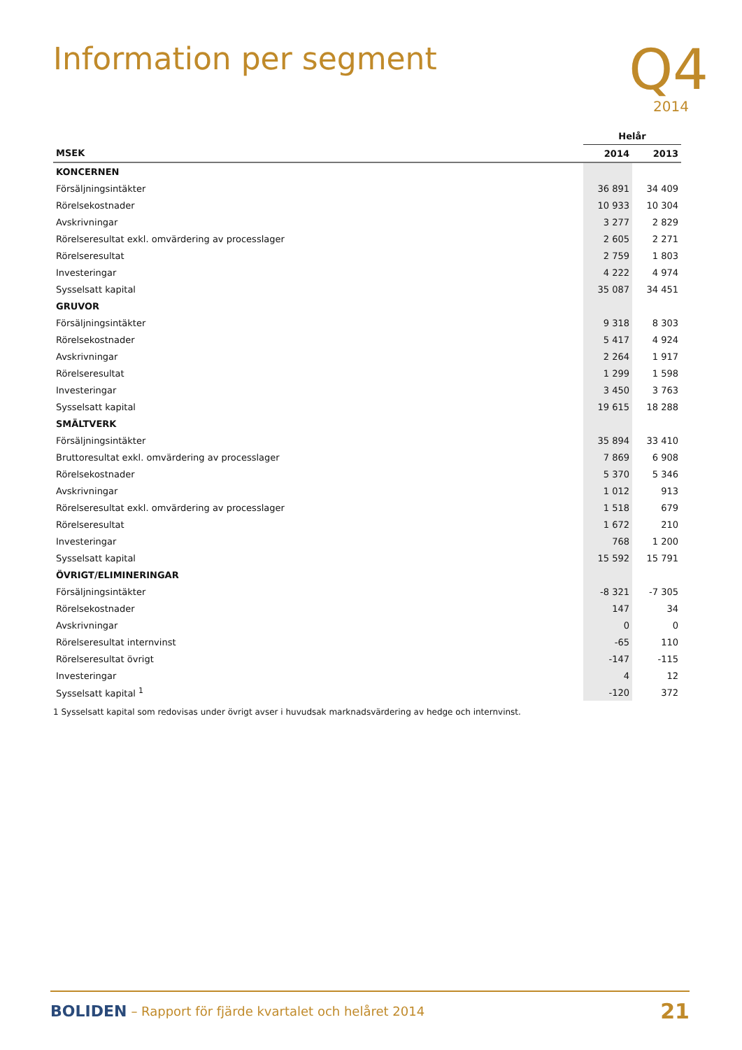Information per segment
Q4
2014
| | Helår | |
| --- | --- | --- |
| MSEK | 2014 | 2013 |
| KONCERNEN | | |
| Försäljningsintäkter | 36 891 | 34 409 |
| Rörelsekostnader | 10 933 | 10 304 |
| Avskrivningar | 3 277 | 2 829 |
| Rörelseresultat exkl. omvärdering av processlager | 2 605 | 2 271 |
| Rörelseresultat | 2 759 | 1 803 |
| Investeringar | 4 222 | 4 974 |
| Sysselsatt kapital | 35 087 | 34 451 |
| GRUVOR | | |
| Försäljningsintäkter | 9 318 | 8 303 |
| Rörelsekostnader | 5 417 | 4 924 |
| Avskrivningar | 2 264 | 1 917 |
| Rörelseresultat | 1 299 | 1 598 |
| Investeringar | 3 450 | 3 763 |
| Sysselsatt kapital | 19 615 | 18 288 |
| SMÄLTVERK | | |
| Försäljningsintäkter | 35 894 | 33 410 |
| Bruttoresultat exkl. omvärdering av processlager | 7 869 | 6 908 |
| Rörelsekostnader | 5 370 | 5 346 |
| Avskrivningar | 1 012 | 913 |
| Rörelseresultat exkl. omvärdering av processlager | 1 518 | 679 |
| Rörelseresultat | 1 672 | 210 |
| Investeringar | 768 | 1 200 |
| Sysselsatt kapital | 15 592 | 15 791 |
| ÖVRIGT/ELIMINERINGAR | | |
| Försäljningsintäkter | -8 321 | -7 305 |
| Rörelsekostnader | 147 | 34 |
| Avskrivningar | 0 | 0 |
| Rörelseresultat internvinst | -65 | 110 |
| Rörelseresultat övrigt | -147 | -115 |
| Investeringar | 4 | 12 |
| Sysselsatt kapital <sup>1</sup> | -120 | 372 |
1 Sysselsatt kapital som redovisas under övrigt avser i huvudsak marknadsvärdering av hedge och internvinst.
BOLIDEN – Rapport för fjärde kvartalet och helåret 2014 21